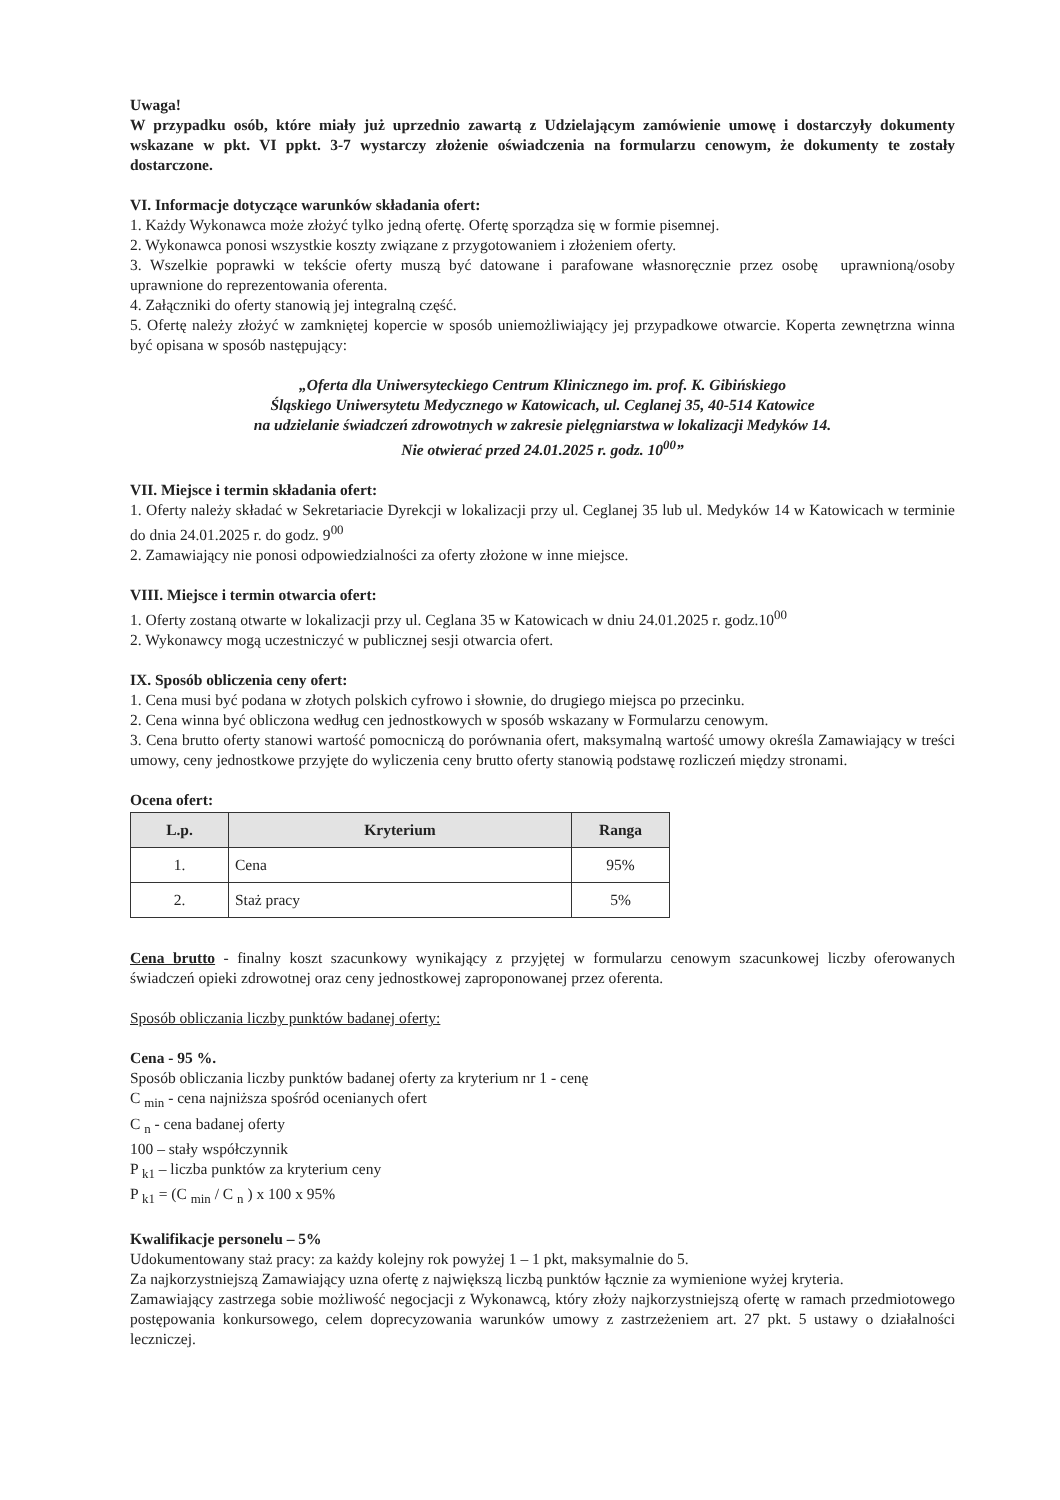Uwaga!
W przypadku osób, które miały już uprzednio zawartą z Udzielającym zamówienie umowę i dostarczyły dokumenty wskazane w pkt. VI ppkt. 3-7 wystarczy złożenie oświadczenia na formularzu cenowym, że dokumenty te zostały dostarczone.
VI. Informacje dotyczące warunków składania ofert:
1. Każdy Wykonawca może złożyć tylko jedną ofertę. Ofertę sporządza się w formie pisemnej.
2. Wykonawca ponosi wszystkie koszty związane z przygotowaniem i złożeniem oferty.
3. Wszelkie poprawki w tekście oferty muszą być datowane i parafowane własnoręcznie przez osobę uprawnioną/osoby uprawnione do reprezentowania oferenta.
4. Załączniki do oferty stanowią jej integralną część.
5. Ofertę należy złożyć w zamkniętej kopercie w sposób uniemożliwiający jej przypadkowe otwarcie. Koperta zewnętrzna winna być opisana w sposób następujący:
„Oferta dla Uniwersyteckiego Centrum Klinicznego im. prof. K. Gibińskiego
Śląskiego Uniwersytetu Medycznego w Katowicach, ul. Ceglanej 35, 40-514 Katowice
na udzielanie świadczeń zdrowotnych w zakresie pielęgniarstwa w lokalizacji Medyków 14.
Nie otwierać przed 24.01.2025 r. godz. 10<sup>00</sup>”
VII. Miejsce i termin składania ofert:
1. Oferty należy składać w Sekretariacie Dyrekcji w lokalizacji przy ul. Ceglanej 35 lub ul. Medyków 14 w Katowicach w terminie do dnia 24.01.2025 r. do godz. 9<sup>00</sup>
2. Zamawiający nie ponosi odpowiedzialności za oferty złożone w inne miejsce.
VIII. Miejsce i termin otwarcia ofert:
1. Oferty zostaną otwarte w lokalizacji przy ul. Ceglana 35 w Katowicach w dniu 24.01.2025 r. godz.10<sup>00</sup>
2. Wykonawcy mogą uczestniczyć w publicznej sesji otwarcia ofert.
IX. Sposób obliczenia ceny ofert:
1. Cena musi być podana w złotych polskich cyfrowo i słownie, do drugiego miejsca po przecinku.
2. Cena winna być obliczona według cen jednostkowych w sposób wskazany w Formularzu cenowym.
3. Cena brutto oferty stanowi wartość pomocniczą do porównania ofert, maksymalną wartość umowy określa Zamawiający w treści umowy, ceny jednostkowe przyjęte do wyliczenia ceny brutto oferty stanowią podstawę rozliczeń między stronami.
Ocena ofert:
| L.p. | Kryterium | Ranga |
| --- | --- | --- |
| 1. | Cena | 95% |
| 2. | Staż pracy | 5% |
Cena brutto - finalny koszt szacunkowy wynikający z przyjętej w formularzu cenowym szacunkowej liczby oferowanych świadczeń opieki zdrowotnej oraz ceny jednostkowej zaproponowanej przez oferenta.
Sposób obliczania liczby punktów badanej oferty:
Cena - 95 %.
Sposób obliczania liczby punktów badanej oferty za kryterium nr 1 - cenę
C <sub>min</sub> - cena najniższa spośród ocenianych ofert
C <sub>n</sub> - cena badanej oferty
100 – stały współczynnik
P <sub>k1</sub> – liczba punktów za kryterium ceny
P <sub>k1</sub> = (C <sub>min</sub> / C <sub>n</sub> ) x 100 x 95%
Kwalifikacje personelu – 5%
Udokumentowany staż pracy: za każdy kolejny rok powyżej 1 – 1 pkt, maksymalnie do 5.
Za najkorzystniejszą Zamawiający uzna ofertę z największą liczbą punktów łącznie za wymienione wyżej kryteria.
Zamawiający zastrzega sobie możliwość negocjacji z Wykonawcą, który złoży najkorzystniejszą ofertę w ramach przedmiotowego postępowania konkursowego, celem doprecyzowania warunków umowy z zastrzeżeniem art. 27 pkt. 5 ustawy o działalności leczniczej.